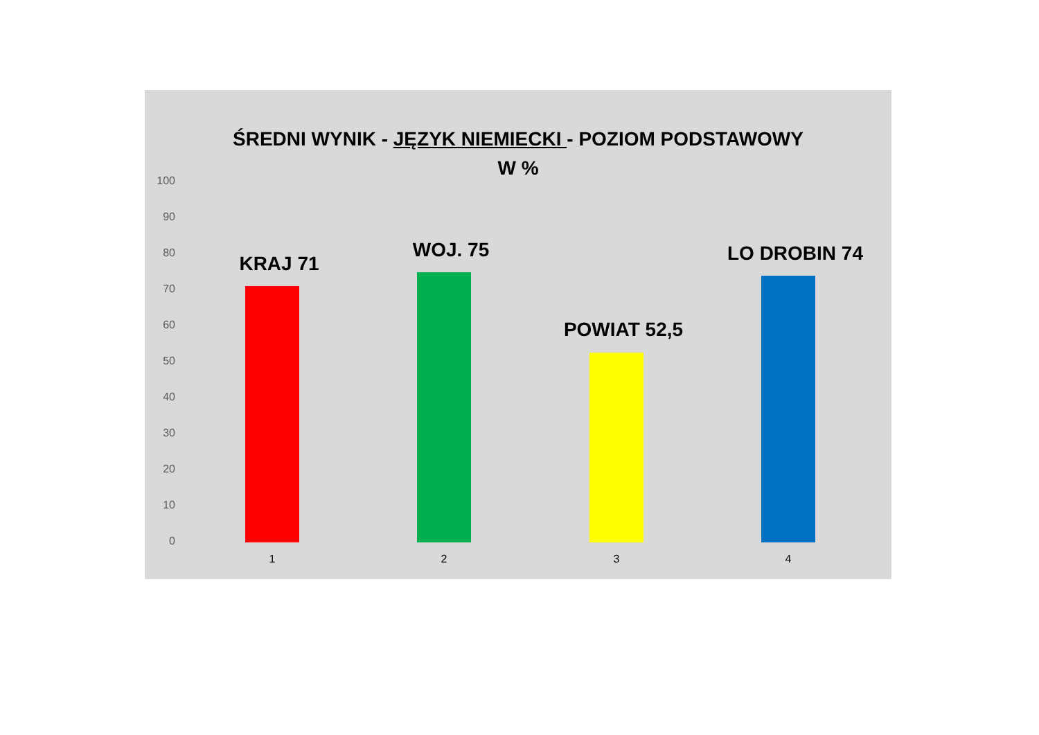ŚREDNI WYNIK - JĘZYK NIEMIECKI - POZIOM PODSTAWOWY
W %
100
90
80
70
60
50
40
30
20
10
0
KRAJ 71
WOJ. 75
POWIAT 52,5
LO DROBIN 74
1 2 3 4